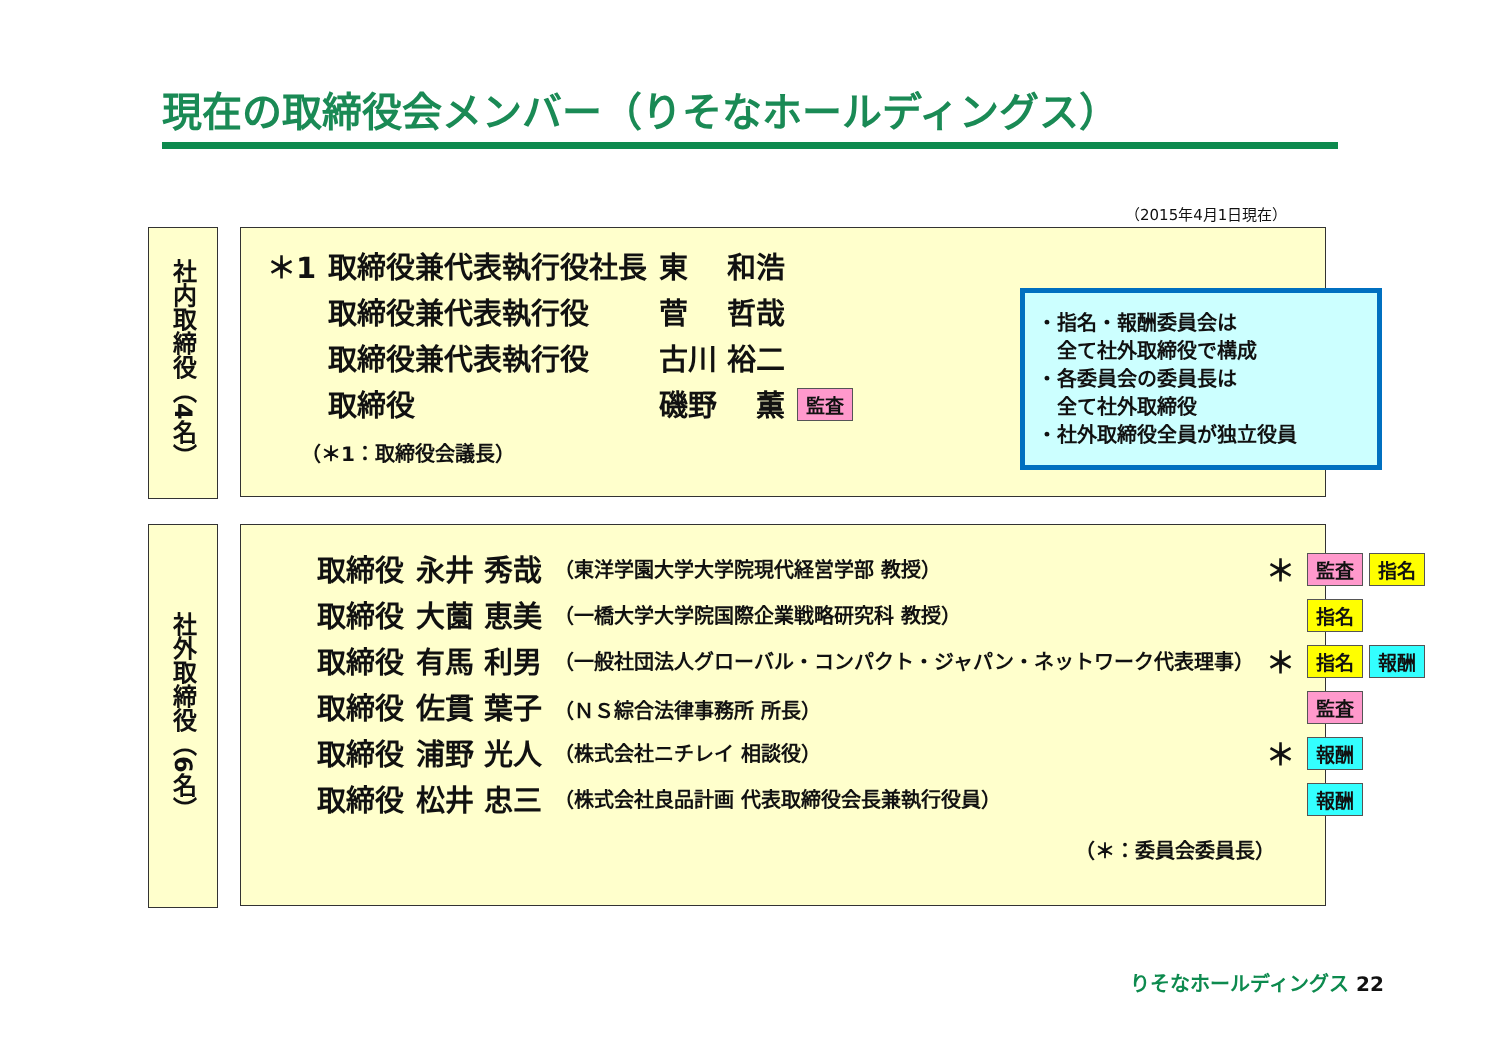現在の取締役会メンバー（りそなホールディングス）
（2015年4月1日現在）
社内取締役（4名）
| ＊1 | 取締役兼代表執行役社長 | 東 和浩 | |
| | 取締役兼代表執行役 | 菅 哲哉 | |
| | 取締役兼代表執行役 | 古川 裕二 | |
| | 取締役 | 磯野 薫 | 監査 |
（＊1：取締役会議長）
・指名・報酬委員会は
　全て社外取締役で構成
・各委員会の委員長は
　全て社外取締役
・社外取締役全員が独立役員
社外取締役（6名）
| 取締役 | 永井 秀哉 | （東洋学園大学大学院現代経営学部 教授） | ＊ | 監査 指名 |
| 取締役 | 大薗 恵美 | （一橋大学大学院国際企業戦略研究科 教授） | | 指名 |
| 取締役 | 有馬 利男 | （一般社団法人グローバル・コンパクト・ジャパン・ネットワーク代表理事） | ＊ | 指名 報酬 |
| 取締役 | 佐貫 葉子 | （ＮＳ綜合法律事務所 所長） | | 監査 |
| 取締役 | 浦野 光人 | （株式会社ニチレイ 相談役） | ＊ | 報酬 |
| 取締役 | 松井 忠三 | （株式会社良品計画 代表取締役会長兼執行役員） | | 報酬 |
（＊：委員会委員長）
りそなホールディングス 22